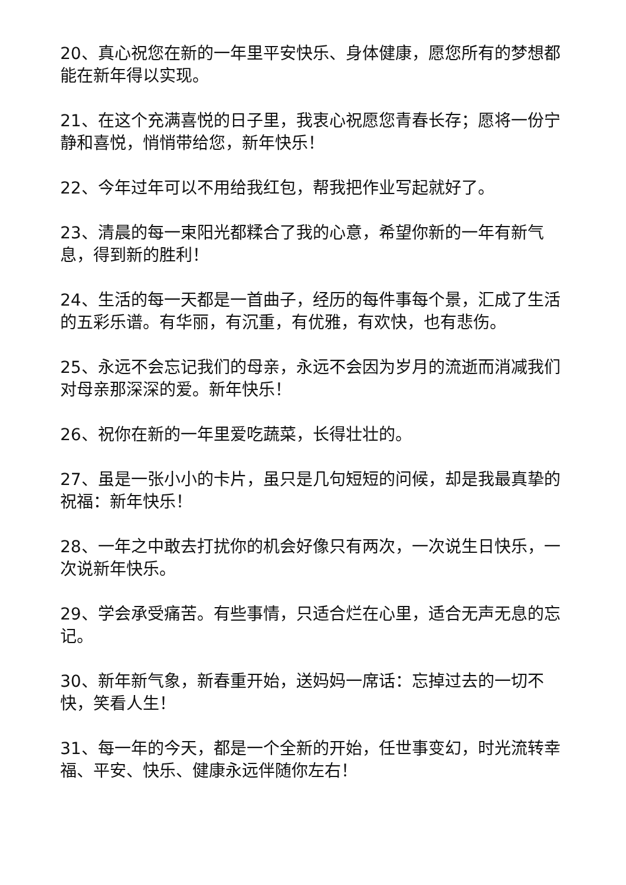20、真心祝您在新的一年里平安快乐、身体健康，愿您所有的梦想都能在新年得以实现。
21、在这个充满喜悦的日子里，我衷心祝愿您青春长存；愿将一份宁静和喜悦，悄悄带给您，新年快乐！
22、今年过年可以不用给我红包，帮我把作业写起就好了。
23、清晨的每一束阳光都糅合了我的心意，希望你新的一年有新气息，得到新的胜利！
24、生活的每一天都是一首曲子，经历的每件事每个景，汇成了生活的五彩乐谱。有华丽，有沉重，有优雅，有欢快，也有悲伤。
25、永远不会忘记我们的母亲，永远不会因为岁月的流逝而消减我们对母亲那深深的爱。新年快乐！
26、祝你在新的一年里爱吃蔬菜，长得壮壮的。
27、虽是一张小小的卡片，虽只是几句短短的问候，却是我最真挚的祝福：新年快乐！
28、一年之中敢去打扰你的机会好像只有两次，一次说生日快乐，一次说新年快乐。
29、学会承受痛苦。有些事情，只适合烂在心里，适合无声无息的忘记。
30、新年新气象，新春重开始，送妈妈一席话：忘掉过去的一切不快，笑看人生！
31、每一年的今天，都是一个全新的开始，任世事变幻，时光流转幸福、平安、快乐、健康永远伴随你左右！